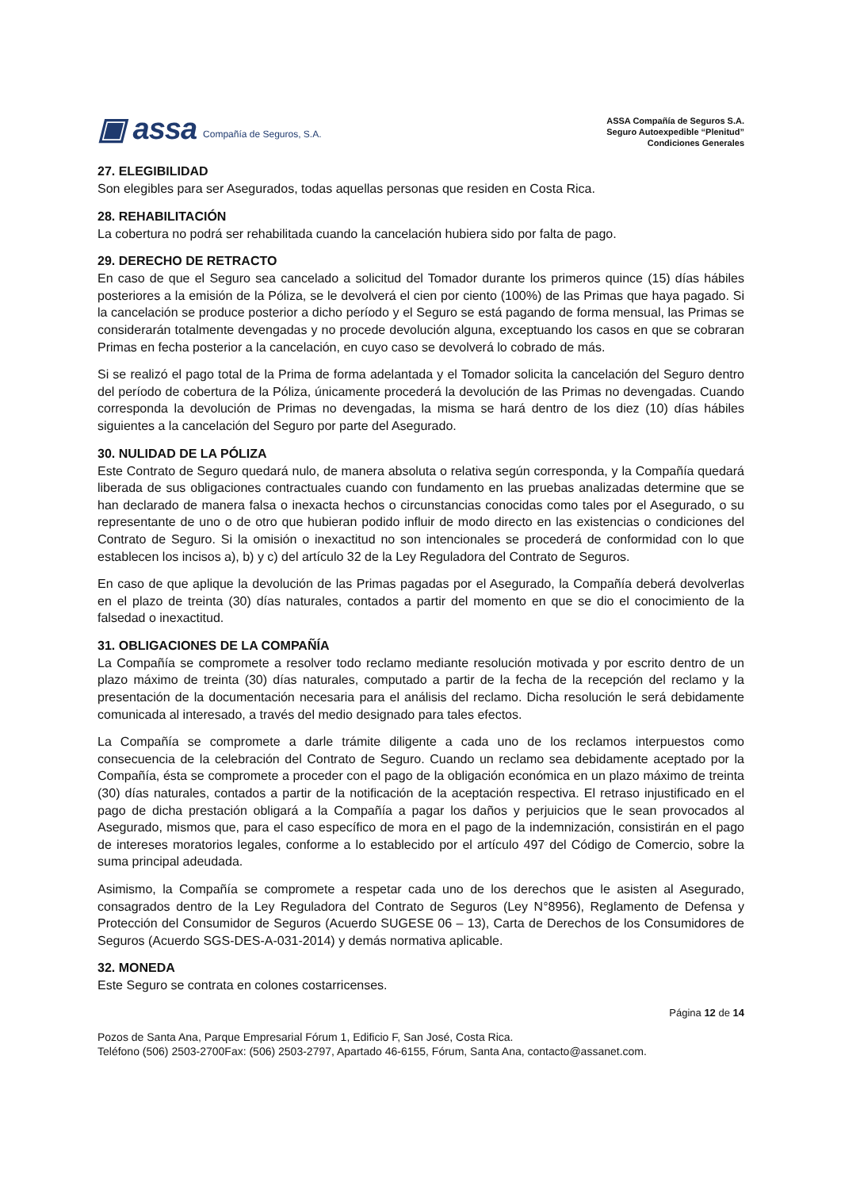▣ assa Compañía de Seguros, S.A.
ASSA Compañía de Seguros S.A.
Seguro Autoexpedible “Plenitud”
Condiciones Generales
27. ELEGIBILIDAD
Son elegibles para ser Asegurados, todas aquellas personas que residen en Costa Rica.
28. REHABILITACIÓN
La cobertura no podrá ser rehabilitada cuando la cancelación hubiera sido por falta de pago.
29. DERECHO DE RETRACTO
En caso de que el Seguro sea cancelado a solicitud del Tomador durante los primeros quince (15) días hábiles posteriores a la emisión de la Póliza, se le devolverá el cien por ciento (100%) de las Primas que haya pagado. Si la cancelación se produce posterior a dicho período y el Seguro se está pagando de forma mensual, las Primas se considerarán totalmente devengadas y no procede devolución alguna, exceptuando los casos en que se cobraran Primas en fecha posterior a la cancelación, en cuyo caso se devolverá lo cobrado de más.
Si se realizó el pago total de la Prima de forma adelantada y el Tomador solicita la cancelación del Seguro dentro del período de cobertura de la Póliza, únicamente procederá la devolución de las Primas no devengadas. Cuando corresponda la devolución de Primas no devengadas, la misma se hará dentro de los diez (10) días hábiles siguientes a la cancelación del Seguro por parte del Asegurado.
30. NULIDAD DE LA PÓLIZA
Este Contrato de Seguro quedará nulo, de manera absoluta o relativa según corresponda, y la Compañía quedará liberada de sus obligaciones contractuales cuando con fundamento en las pruebas analizadas determine que se han declarado de manera falsa o inexacta hechos o circunstancias conocidas como tales por el Asegurado, o su representante de uno o de otro que hubieran podido influir de modo directo en las existencias o condiciones del Contrato de Seguro. Si la omisión o inexactitud no son intencionales se procederá de conformidad con lo que establecen los incisos a), b) y c) del artículo 32 de la Ley Reguladora del Contrato de Seguros.
En caso de que aplique la devolución de las Primas pagadas por el Asegurado, la Compañía deberá devolverlas en el plazo de treinta (30) días naturales, contados a partir del momento en que se dio el conocimiento de la falsedad o inexactitud.
31. OBLIGACIONES DE LA COMPAÑÍA
La Compañía se compromete a resolver todo reclamo mediante resolución motivada y por escrito dentro de un plazo máximo de treinta (30) días naturales, computado a partir de la fecha de la recepción del reclamo y la presentación de la documentación necesaria para el análisis del reclamo. Dicha resolución le será debidamente comunicada al interesado, a través del medio designado para tales efectos.
La Compañía se compromete a darle trámite diligente a cada uno de los reclamos interpuestos como consecuencia de la celebración del Contrato de Seguro. Cuando un reclamo sea debidamente aceptado por la Compañía, ésta se compromete a proceder con el pago de la obligación económica en un plazo máximo de treinta (30) días naturales, contados a partir de la notificación de la aceptación respectiva. El retraso injustificado en el pago de dicha prestación obligará a la Compañía a pagar los daños y perjuicios que le sean provocados al Asegurado, mismos que, para el caso específico de mora en el pago de la indemnización, consistirán en el pago de intereses moratorios legales, conforme a lo establecido por el artículo 497 del Código de Comercio, sobre la suma principal adeudada.
Asimismo, la Compañía se compromete a respetar cada uno de los derechos que le asisten al Asegurado, consagrados dentro de la Ley Reguladora del Contrato de Seguros (Ley N°8956), Reglamento de Defensa y Protección del Consumidor de Seguros (Acuerdo SUGESE 06 – 13), Carta de Derechos de los Consumidores de Seguros (Acuerdo SGS-DES-A-031-2014) y demás normativa aplicable.
32. MONEDA
Este Seguro se contrata en colones costarricenses.
Página 12 de 14
Pozos de Santa Ana, Parque Empresarial Fórum 1, Edificio F, San José, Costa Rica.
Teléfono (506) 2503-2700Fax: (506) 2503-2797, Apartado 46-6155, Fórum, Santa Ana, contacto@assanet.com.